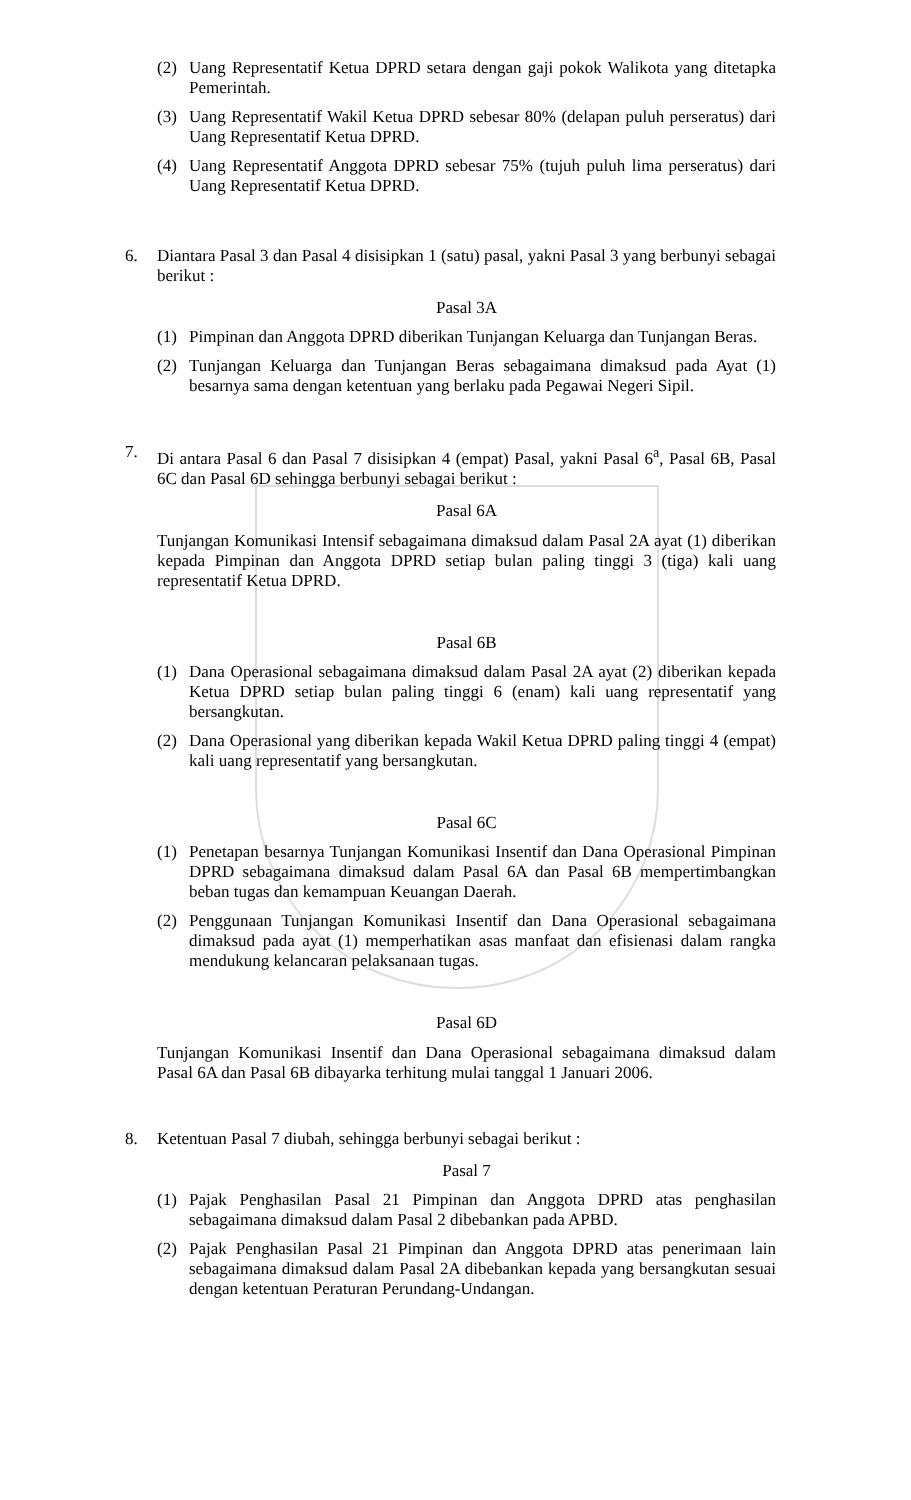(2) Uang Representatif Ketua DPRD setara dengan gaji pokok Walikota yang ditetapka Pemerintah.
(3) Uang Representatif Wakil Ketua DPRD sebesar 80% (delapan puluh perseratus) dari Uang Representatif Ketua DPRD.
(4) Uang Representatif Anggota DPRD sebesar 75% (tujuh puluh lima perseratus) dari Uang Representatif Ketua DPRD.
6. Diantara Pasal 3 dan Pasal 4 disisipkan 1 (satu) pasal, yakni Pasal 3 yang berbunyi sebagai berikut :
Pasal 3A
(1) Pimpinan dan Anggota DPRD diberikan Tunjangan Keluarga dan Tunjangan Beras.
(2) Tunjangan Keluarga dan Tunjangan Beras sebagaimana dimaksud pada Ayat (1) besarnya sama dengan ketentuan yang berlaku pada Pegawai Negeri Sipil.
7. Di antara Pasal 6 dan Pasal 7 disisipkan 4 (empat) Pasal, yakni Pasal 6<sup>a</sup>, Pasal 6B, Pasal 6C dan Pasal 6D sehingga berbunyi sebagai berikut :
Pasal 6A
Tunjangan Komunikasi Intensif sebagaimana dimaksud dalam Pasal 2A ayat (1) diberikan kepada Pimpinan dan Anggota DPRD setiap bulan paling tinggi 3 (tiga) kali uang representatif Ketua DPRD.
Pasal 6B
(1) Dana Operasional sebagaimana dimaksud dalam Pasal 2A ayat (2) diberikan kepada Ketua DPRD setiap bulan paling tinggi 6 (enam) kali uang representatif yang bersangkutan.
(2) Dana Operasional yang diberikan kepada Wakil Ketua DPRD paling tinggi 4 (empat) kali uang representatif yang bersangkutan.
Pasal 6C
(1) Penetapan besarnya Tunjangan Komunikasi Insentif dan Dana Operasional Pimpinan DPRD sebagaimana dimaksud dalam Pasal 6A dan Pasal 6B mempertimbangkan beban tugas dan kemampuan Keuangan Daerah.
(2) Penggunaan Tunjangan Komunikasi Insentif dan Dana Operasional sebagaimana dimaksud pada ayat (1) memperhatikan asas manfaat dan efisienasi dalam rangka mendukung kelancaran pelaksanaan tugas.
Pasal 6D
Tunjangan Komunikasi Insentif dan Dana Operasional sebagaimana dimaksud dalam Pasal 6A dan Pasal 6B dibayarka terhitung mulai tanggal 1 Januari 2006.
8. Ketentuan Pasal 7 diubah, sehingga berbunyi sebagai berikut :
Pasal 7
(1) Pajak Penghasilan Pasal 21 Pimpinan dan Anggota DPRD atas penghasilan sebagaimana dimaksud dalam Pasal 2 dibebankan pada APBD.
(2) Pajak Penghasilan Pasal 21 Pimpinan dan Anggota DPRD atas penerimaan lain sebagaimana dimaksud dalam Pasal 2A dibebankan kepada yang bersangkutan sesuai dengan ketentuan Peraturan Perundang-Undangan.